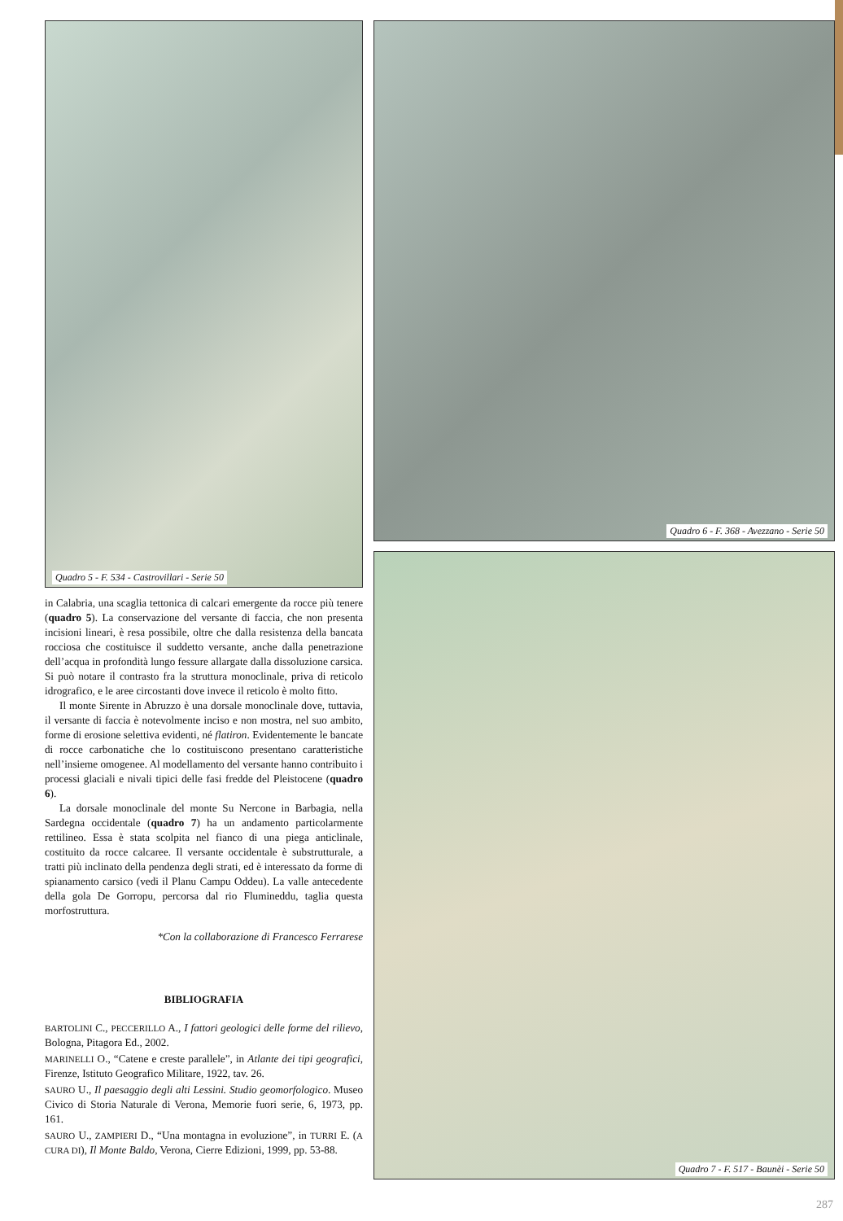Quadro 5 - F. 534 - Castrovillari - Serie 50
in Calabria, una scaglia tettonica di calcari emergente da rocce più tenere (quadro 5). La conservazione del versante di faccia, che non presenta incisioni lineari, è resa possibile, oltre che dalla resistenza della bancata rocciosa che costituisce il suddetto versante, anche dalla penetrazione dell’acqua in profondità lungo fessure allargate dalla dissoluzione carsica. Si può notare il contrasto fra la struttura monoclinale, priva di reticolo idrografico, e le aree circostanti dove invece il reticolo è molto fitto.
Il monte Sirente in Abruzzo è una dorsale monoclinale dove, tuttavia, il versante di faccia è notevolmente inciso e non mostra, nel suo ambito, forme di erosione selettiva evidenti, né flatiron. Evidentemente le bancate di rocce carbonatiche che lo costituiscono presentano caratteristiche nell’insieme omogenee. Al modellamento del versante hanno contribuito i processi glaciali e nivali tipici delle fasi fredde del Pleistocene (quadro 6).
La dorsale monoclinale del monte Su Nercone in Barbagia, nella Sardegna occidentale (quadro 7) ha un andamento particolarmente rettilineo. Essa è stata scolpita nel fianco di una piega anticlinale, costituito da rocce calcaree. Il versante occidentale è substrutturale, a tratti più inclinato della pendenza degli strati, ed è interessato da forme di spianamento carsico (vedi il Planu Campu Oddeu). La valle antecedente della gola De Gorropu, percorsa dal rio Flumineddu, taglia questa morfostruttura.
*Con la collaborazione di Francesco Ferrarese
BIBLIOGRAFIA
BARTOLINI C., PECCERILLO A., I fattori geologici delle forme del rilievo, Bologna, Pitagora Ed., 2002.
MARINELLI O., “Catene e creste parallele”, in Atlante dei tipi geografici, Firenze, Istituto Geografico Militare, 1922, tav. 26.
SAURO U., Il paesaggio degli alti Lessini. Studio geomorfologico. Museo Civico di Storia Naturale di Verona, Memorie fuori serie, 6, 1973, pp. 161.
SAURO U., ZAMPIERI D., “Una montagna in evoluzione”, in TURRI E. (A CURA DI), Il Monte Baldo, Verona, Cierre Edizioni, 1999, pp. 53-88.
Quadro 6 - F. 368 - Avezzano - Serie 50
Quadro 7 - F. 517 - Baunèi - Serie 50
287